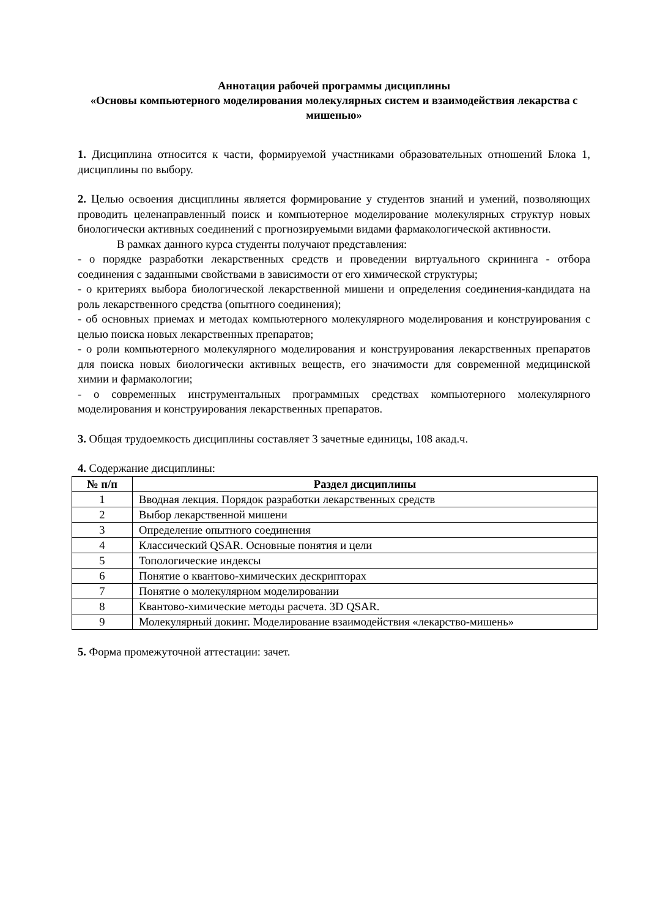Аннотация рабочей программы дисциплины
«Основы компьютерного моделирования молекулярных систем и взаимодействия лекарства с мишенью»
1. Дисциплина относится к части, формируемой участниками образовательных отношений Блока 1, дисциплины по выбору.
2. Целью освоения дисциплины является формирование у студентов знаний и умений, позволяющих проводить целенаправленный поиск и компьютерное моделирование молекулярных структур новых биологически активных соединений с прогнозируемыми видами фармакологической активности.
В рамках данного курса студенты получают представления:
- о порядке разработки лекарственных средств и проведении виртуального скрининга - отбора соединения с заданными свойствами в зависимости от его химической структуры;
- о критериях выбора биологической лекарственной мишени и определения соединения-кандидата на роль лекарственного средства (опытного соединения);
- об основных приемах и методах компьютерного молекулярного моделирования и конструирования с целью поиска новых лекарственных препаратов;
- о роли компьютерного молекулярного моделирования и конструирования лекарственных препаратов для поиска новых биологически активных веществ, его значимости для современной медицинской химии и фармакологии;
- о современных инструментальных программных средствах компьютерного молекулярного моделирования и конструирования лекарственных препаратов.
3. Общая трудоемкость дисциплины составляет 3 зачетные единицы, 108 акад.ч.
4. Содержание дисциплины:
| № п/п | Раздел дисциплины |
| --- | --- |
| 1 | Вводная лекция. Порядок разработки лекарственных средств |
| 2 | Выбор лекарственной мишени |
| 3 | Определение опытного соединения |
| 4 | Классический QSAR. Основные понятия и цели |
| 5 | Топологические индексы |
| 6 | Понятие о квантово-химических дескрипторах |
| 7 | Понятие о молекулярном моделировании |
| 8 | Квантово-химические методы расчета. 3D QSAR. |
| 9 | Молекулярный докинг. Моделирование взаимодействия «лекарство-мишень» |
5. Форма промежуточной аттестации: зачет.